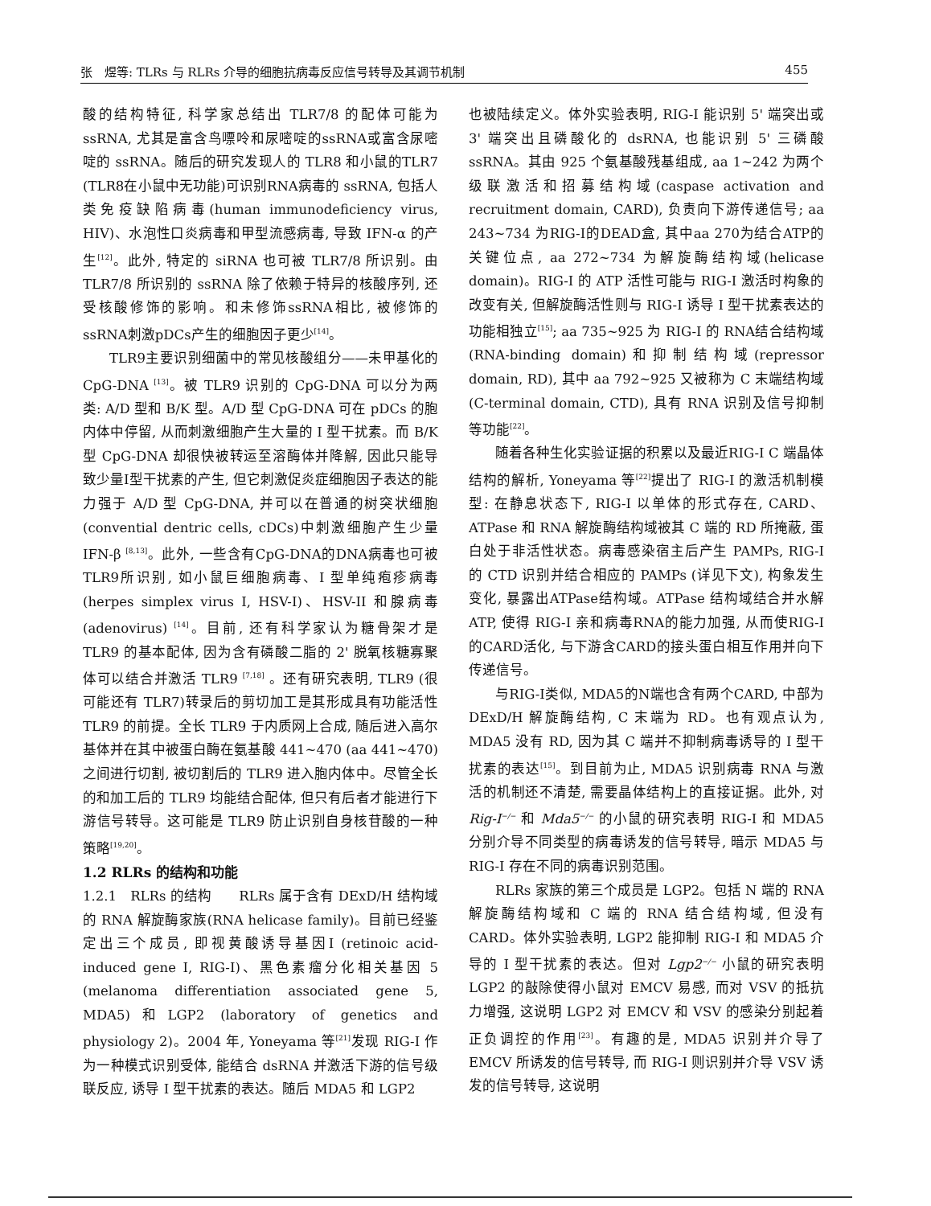张　煜等: TLRs 与 RLRs 介导的细胞抗病毒反应信号转导及其调节机制 455
酸的结构特征, 科学家总结出 TLR7/8 的配体可能为 ssRNA, 尤其是富含鸟嘌呤和尿嘧啶的ssRNA或富含尿嘧啶的 ssRNA。随后的研究发现人的 TLR8 和小鼠的TLR7 (TLR8在小鼠中无功能)可识别RNA病毒的 ssRNA, 包括人类免疫缺陷病毒(human immunodeficiency virus, HIV)、水泡性口炎病毒和甲型流感病毒, 导致 IFN-α 的产生<sup>[12]</sup>。此外, 特定的 siRNA 也可被 TLR7/8 所识别。由 TLR7/8 所识别的 ssRNA 除了依赖于特异的核酸序列, 还受核酸修饰的影响。和未修饰ssRNA相比, 被修饰的ssRNA刺激pDCs产生的细胞因子更少<sup>[14]</sup>。
TLR9主要识别细菌中的常见核酸组分——未甲基化的 CpG-DNA <sup>[13]</sup>。被 TLR9 识别的 CpG-DNA 可以分为两类: A/D 型和 B/K 型。A/D 型 CpG-DNA 可在 pDCs 的胞内体中停留, 从而刺激细胞产生大量的 I 型干扰素。而 B/K 型 CpG-DNA 却很快被转运至溶酶体并降解, 因此只能导致少量I型干扰素的产生, 但它刺激促炎症细胞因子表达的能力强于 A/D 型 CpG-DNA, 并可以在普通的树突状细胞(convential dentric cells, cDCs)中刺激细胞产生少量 IFN-β <sup>[8,13]</sup>。此外, 一些含有CpG-DNA的DNA病毒也可被TLR9所识别, 如小鼠巨细胞病毒、I 型单纯疱疹病毒(herpes simplex virus I, HSV-I)、HSV-II 和腺病毒(adenovirus) <sup>[14]</sup>。目前, 还有科学家认为糖骨架才是 TLR9 的基本配体, 因为含有磷酸二脂的 2' 脱氧核糖寡聚体可以结合并激活 TLR9 <sup>[7,18]</sup> 。还有研究表明, TLR9 (很可能还有 TLR7)转录后的剪切加工是其形成具有功能活性 TLR9 的前提。全长 TLR9 于内质网上合成, 随后进入高尔基体并在其中被蛋白酶在氨基酸 441~470 (aa 441~470)之间进行切割, 被切割后的 TLR9 进入胞内体中。尽管全长的和加工后的 TLR9 均能结合配体, 但只有后者才能进行下游信号转导。这可能是 TLR9 防止识别自身核苷酸的一种策略<sup>[19,20]</sup>。
1.2 RLRs 的结构和功能
1.2.1　RLRs 的结构　　RLRs 属于含有 DExD/H 结构域的 RNA 解旋酶家族(RNA helicase family)。目前已经鉴定出三个成员, 即视黄酸诱导基因I (retinoic acid-induced gene I, RIG-I)、黑色素瘤分化相关基因 5 (melanoma differentiation associated gene 5, MDA5)和LGP2 (laboratory of genetics and physiology 2)。2004 年, Yoneyama 等<sup>[21]</sup>发现 RIG-I 作为一种模式识别受体, 能结合 dsRNA 并激活下游的信号级联反应, 诱导 I 型干扰素的表达。随后 MDA5 和 LGP2
也被陆续定义。体外实验表明, RIG-I 能识别 5' 端突出或 3' 端突出且磷酸化的 dsRNA, 也能识别 5' 三磷酸 ssRNA。其由 925 个氨基酸残基组成, aa 1~242 为两个级联激活和招募结构域(caspase activation and recruitment domain, CARD), 负责向下游传递信号; aa 243~734 为RIG-I的DEAD盒, 其中aa 270为结合ATP的关键位点, aa 272~734 为解旋酶结构域(helicase domain)。RIG-I 的 ATP 活性可能与 RIG-I 激活时构象的改变有关, 但解旋酶活性则与 RIG-I 诱导 I 型干扰素表达的功能相独立<sup>[15]</sup>; aa 735~925 为 RIG-I 的 RNA结合结构域(RNA-binding domain)和抑制结构域(repressor domain, RD), 其中 aa 792~925 又被称为 C 末端结构域(C-terminal domain, CTD), 具有 RNA 识别及信号抑制等功能<sup>[22]</sup>。
随着各种生化实验证据的积累以及最近RIG-I C 端晶体结构的解析, Yoneyama 等<sup>[22]</sup>提出了 RIG-I 的激活机制模型: 在静息状态下, RIG-I 以单体的形式存在, CARD、ATPase 和 RNA 解旋酶结构域被其 C 端的 RD 所掩蔽, 蛋白处于非活性状态。病毒感染宿主后产生 PAMPs, RIG-I 的 CTD 识别并结合相应的 PAMPs (详见下文), 构象发生变化, 暴露出ATPase结构域。ATPase 结构域结合并水解 ATP, 使得 RIG-I 亲和病毒RNA的能力加强, 从而使RIG-I的CARD活化, 与下游含CARD的接头蛋白相互作用并向下传递信号。
与RIG-I类似, MDA5的N端也含有两个CARD, 中部为 DExD/H 解旋酶结构, C 末端为 RD。也有观点认为, MDA5 没有 RD, 因为其 C 端并不抑制病毒诱导的 I 型干扰素的表达<sup>[15]</sup>。到目前为止, MDA5 识别病毒 RNA 与激活的机制还不清楚, 需要晶体结构上的直接证据。此外, 对 Rig-I<sup>−/−</sup> 和 Mda5<sup>−/−</sup> 的小鼠的研究表明 RIG-I 和 MDA5 分别介导不同类型的病毒诱发的信号转导, 暗示 MDA5 与 RIG-I 存在不同的病毒识别范围。
RLRs 家族的第三个成员是 LGP2。包括 N 端的 RNA 解旋酶结构域和 C 端的 RNA 结合结构域, 但没有 CARD。体外实验表明, LGP2 能抑制 RIG-I 和 MDA5 介导的 I 型干扰素的表达。但对 Lgp2<sup>−/−</sup> 小鼠的研究表明 LGP2 的敲除使得小鼠对 EMCV 易感, 而对 VSV 的抵抗力增强, 这说明 LGP2 对 EMCV 和 VSV 的感染分别起着正负调控的作用<sup>[23]</sup>。有趣的是, MDA5 识别并介导了 EMCV 所诱发的信号转导, 而 RIG-I 则识别并介导 VSV 诱发的信号转导, 这说明